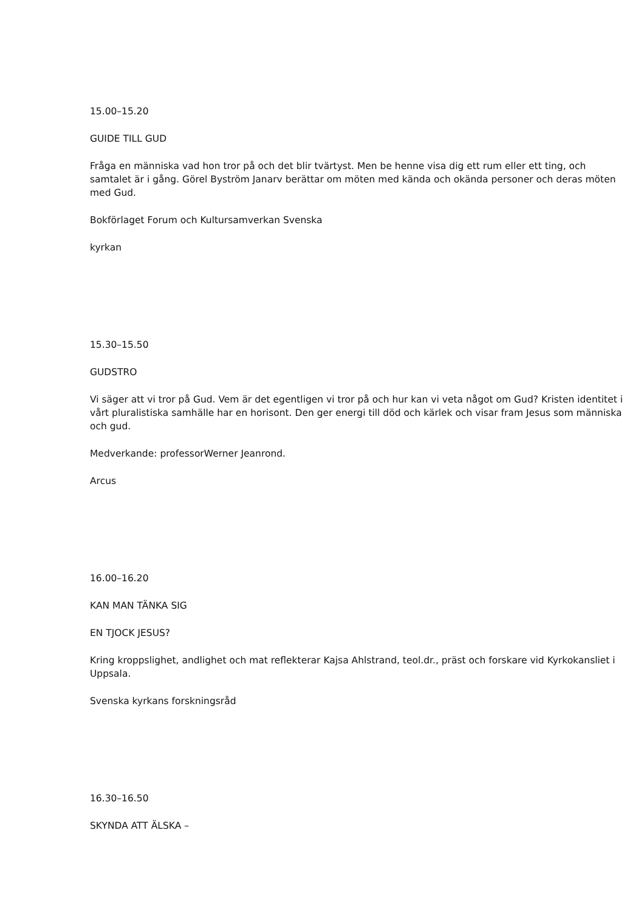15.00–15.20
GUIDE TILL GUD
Fråga en människa vad hon tror på och det blir tvärtyst. Men be henne visa dig ett rum eller ett ting, och samtalet är i gång. Görel Byström Janarv berättar om möten med kända och okända personer och deras möten med Gud.
Bokförlaget Forum och Kultursamverkan Svenska
kyrkan
15.30–15.50
GUDSTRO
Vi säger att vi tror på Gud. Vem är det egentligen vi tror på och hur kan vi veta något om Gud? Kristen identitet i vårt pluralistiska samhälle har en horisont. Den ger energi till död och kärlek och visar fram Jesus som människa och gud.
Medverkande: professorWerner Jeanrond.
Arcus
16.00–16.20
KAN MAN TÄNKA SIG
EN TJOCK JESUS?
Kring kroppslighet, andlighet och mat reflekterar Kajsa Ahlstrand, teol.dr., präst och forskare vid Kyrkokansliet i Uppsala.
Svenska kyrkans forskningsråd
16.30–16.50
SKYNDA ATT ÄLSKA –